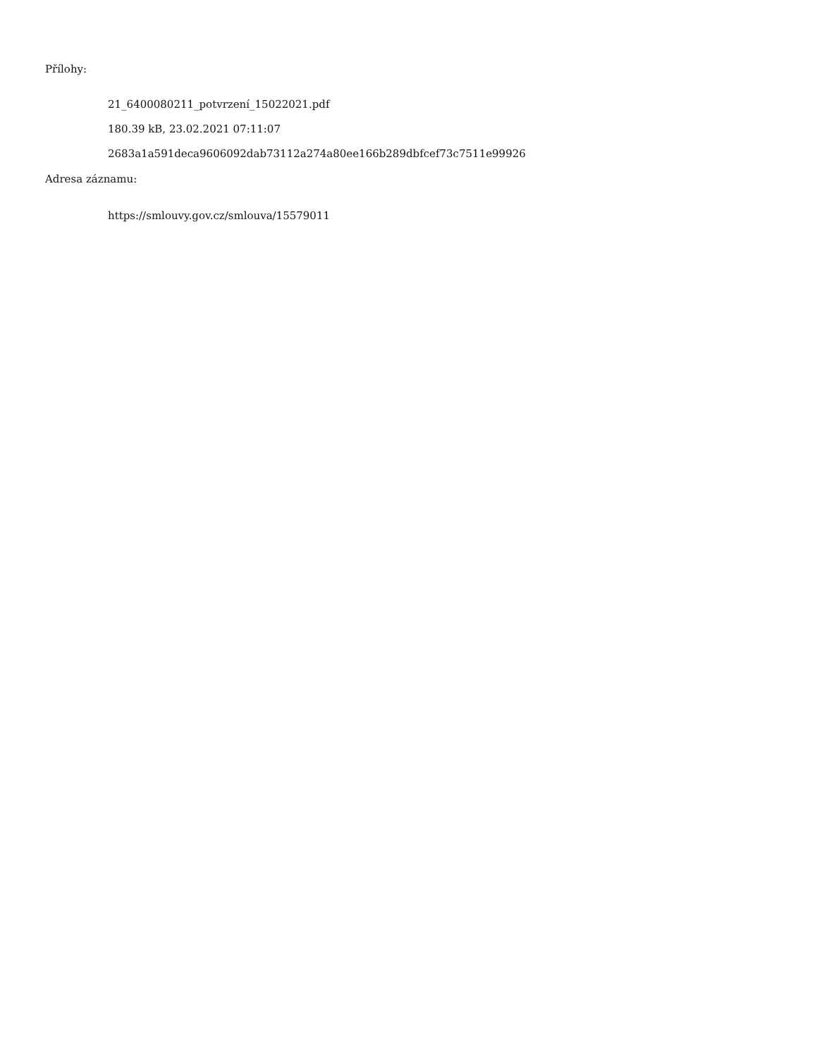Přílohy:
21_6400080211_potvrzení_15022021.pdf
180.39 kB, 23.02.2021 07:11:07
2683a1a591deca9606092dab73112a274a80ee166b289dbfcef73c7511e99926
Adresa záznamu:
https://smlouvy.gov.cz/smlouva/15579011